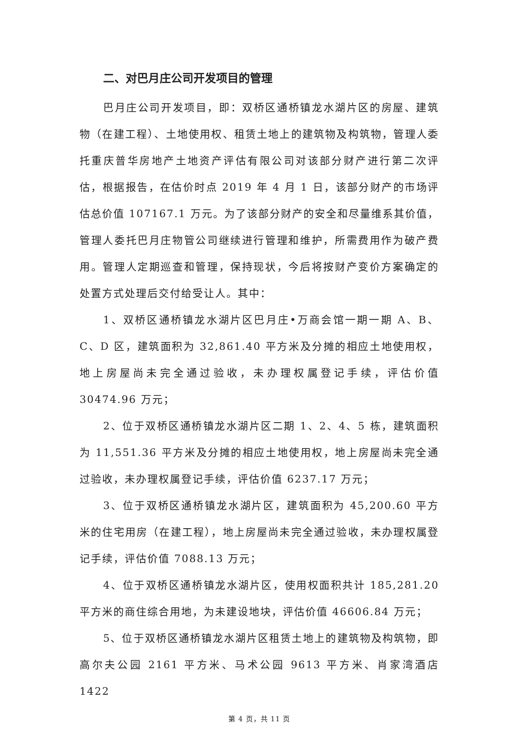二、对巴月庄公司开发项目的管理
巴月庄公司开发项目，即：双桥区通桥镇龙水湖片区的房屋、建筑物（在建工程）、土地使用权、租赁土地上的建筑物及构筑物，管理人委托重庆普华房地产土地资产评估有限公司对该部分财产进行第二次评估，根据报告，在估价时点 2019 年 4 月 1 日，该部分财产的市场评估总价值 107167.1 万元。为了该部分财产的安全和尽量维系其价值，管理人委托巴月庄物管公司继续进行管理和维护，所需费用作为破产费用。管理人定期巡查和管理，保持现状，今后将按财产变价方案确定的处置方式处理后交付给受让人。其中：
1、双桥区通桥镇龙水湖片区巴月庄•万商会馆一期一期 A、B、C、D 区，建筑面积为 32,861.40 平方米及分摊的相应土地使用权，地上房屋尚未完全通过验收，未办理权属登记手续，评估价值 30474.96 万元；
2、位于双桥区通桥镇龙水湖片区二期 1、2、4、5 栋，建筑面积为 11,551.36 平方米及分摊的相应土地使用权，地上房屋尚未完全通过验收，未办理权属登记手续，评估价值 6237.17 万元；
3、位于双桥区通桥镇龙水湖片区，建筑面积为 45,200.60 平方米的住宅用房（在建工程），地上房屋尚未完全通过验收，未办理权属登记手续，评估价值 7088.13 万元；
4、位于双桥区通桥镇龙水湖片区，使用权面积共计 185,281.20 平方米的商住综合用地，为未建设地块，评估价值 46606.84 万元；
5、位于双桥区通桥镇龙水湖片区租赁土地上的建筑物及构筑物，即高尔夫公园 2161 平方米、马术公园 9613 平方米、肖家湾酒店 1422
第 4 页，共 11 页